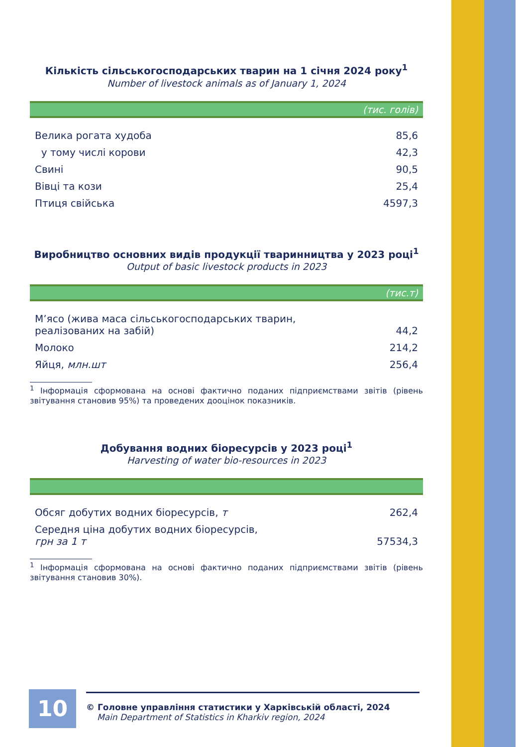Кількість сільськогосподарських тварин на 1 січня 2024 року<sup>1</sup>
Number of livestock animals as of January 1, 2024
(тис. голів)
| Велика рогата худоба | 85,6 |
| у тому числі корови | 42,3 |
| Свині | 90,5 |
| Вівці та кози | 25,4 |
| Птиця свійська | 4597,3 |
Виробництво основних видів продукції тваринництва у 2023 році<sup>1</sup>
Output of basic livestock products in 2023
(тис.т)
| М’ясо (жива маса сільськогосподарських тварин, реалізованих на забій) | 44,2 |
| Молоко | 214,2 |
| Яйця, млн.шт | 256,4 |
<sup>1</sup> Інформація сформована на основі фактично поданих підприємствами звітів (рівень звітування становив 95%) та проведених дооцінок показників.
Добування водних біоресурсів у 2023 році<sup>1</sup>
Harvesting of water bio-resources in 2023
| Обсяг добутих водних біоресурсів, т | 262,4 |
| Середня ціна добутих водних біоресурсів, грн за 1 т | 57534,3 |
<sup>1</sup> Інформація сформована на основі фактично поданих підприємствами звітів (рівень звітування становив 30%).
10
© Головне управління статистики у Харківській області, 2024
Main Department of Statistics in Kharkiv region, 2024